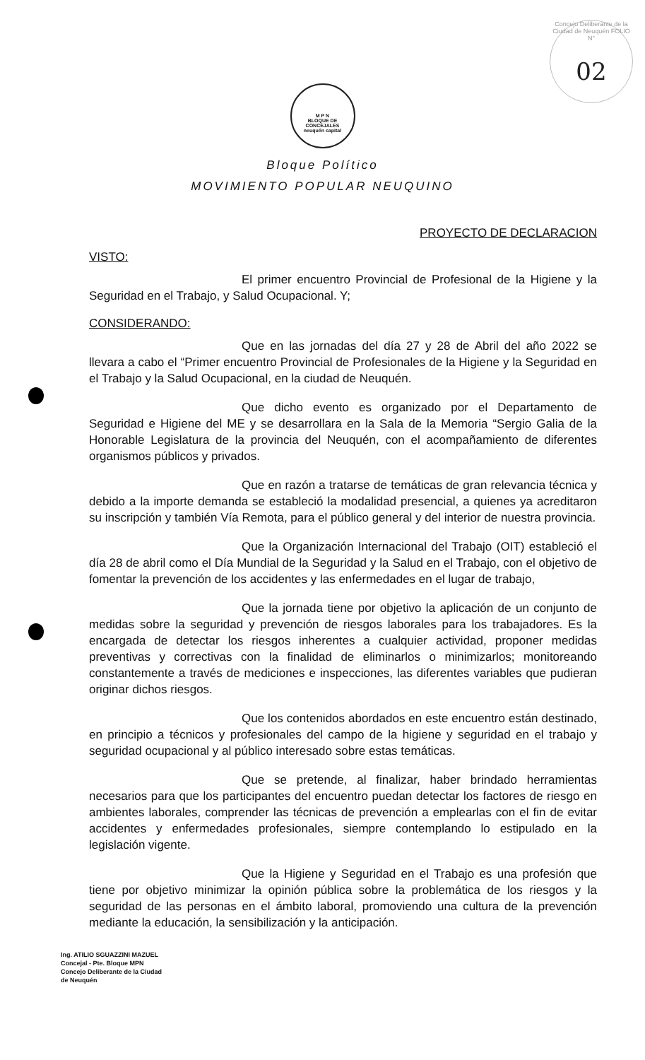Concejo Deliberante de la Ciudad de Neuquén FOLIO N°
02
M P N
BLOQUE DE CONCEJALES
neuquén capital
Bloque Político
MOVIMIENTO POPULAR NEUQUINO
PROYECTO DE DECLARACION
VISTO:
El primer encuentro Provincial de Profesional de la Higiene y la Seguridad en el Trabajo, y Salud Ocupacional. Y;
CONSIDERANDO:
Que en las jornadas del día 27 y 28 de Abril del año 2022 se llevara a cabo el “Primer encuentro Provincial de Profesionales de la Higiene y la Seguridad en el Trabajo y la Salud Ocupacional, en la ciudad de Neuquén.
Que dicho evento es organizado por el Departamento de Seguridad e Higiene del ME y se desarrollara en la Sala de la Memoria “Sergio Galia de la Honorable Legislatura de la provincia del Neuquén, con el acompañamiento de diferentes organismos públicos y privados.
Que en razón a tratarse de temáticas de gran relevancia técnica y debido a la importe demanda se estableció la modalidad presencial, a quienes ya acreditaron su inscripción y también Vía Remota, para el público general y del interior de nuestra provincia.
Que la Organización Internacional del Trabajo (OIT) estableció el día 28 de abril como el Día Mundial de la Seguridad y la Salud en el Trabajo, con el objetivo de fomentar la prevención de los accidentes y las enfermedades en el lugar de trabajo,
Que la jornada tiene por objetivo la aplicación de un conjunto de medidas sobre la seguridad y prevención de riesgos laborales para los trabajadores. Es la encargada de detectar los riesgos inherentes a cualquier actividad, proponer medidas preventivas y correctivas con la finalidad de eliminarlos o minimizarlos; monitoreando constantemente a través de mediciones e inspecciones, las diferentes variables que pudieran originar dichos riesgos.
Que los contenidos abordados en este encuentro están destinado, en principio a técnicos y profesionales del campo de la higiene y seguridad en el trabajo y seguridad ocupacional y al público interesado sobre estas temáticas.
Que se pretende, al finalizar, haber brindado herramientas necesarios para que los participantes del encuentro puedan detectar los factores de riesgo en ambientes laborales, comprender las técnicas de prevención a emplearlas con el fin de evitar accidentes y enfermedades profesionales, siempre contemplando lo estipulado en la legislación vigente.
Que la Higiene y Seguridad en el Trabajo es una profesión que tiene por objetivo minimizar la opinión pública sobre la problemática de los riesgos y la seguridad de las personas en el ámbito laboral, promoviendo una cultura de la prevención mediante la educación, la sensibilización y la anticipación.
Ing. ATILIO SGUAZZINI MAZUEL
Concejal - Pte. Bloque MPN
Concejo Deliberante de la Ciudad
de Neuquén